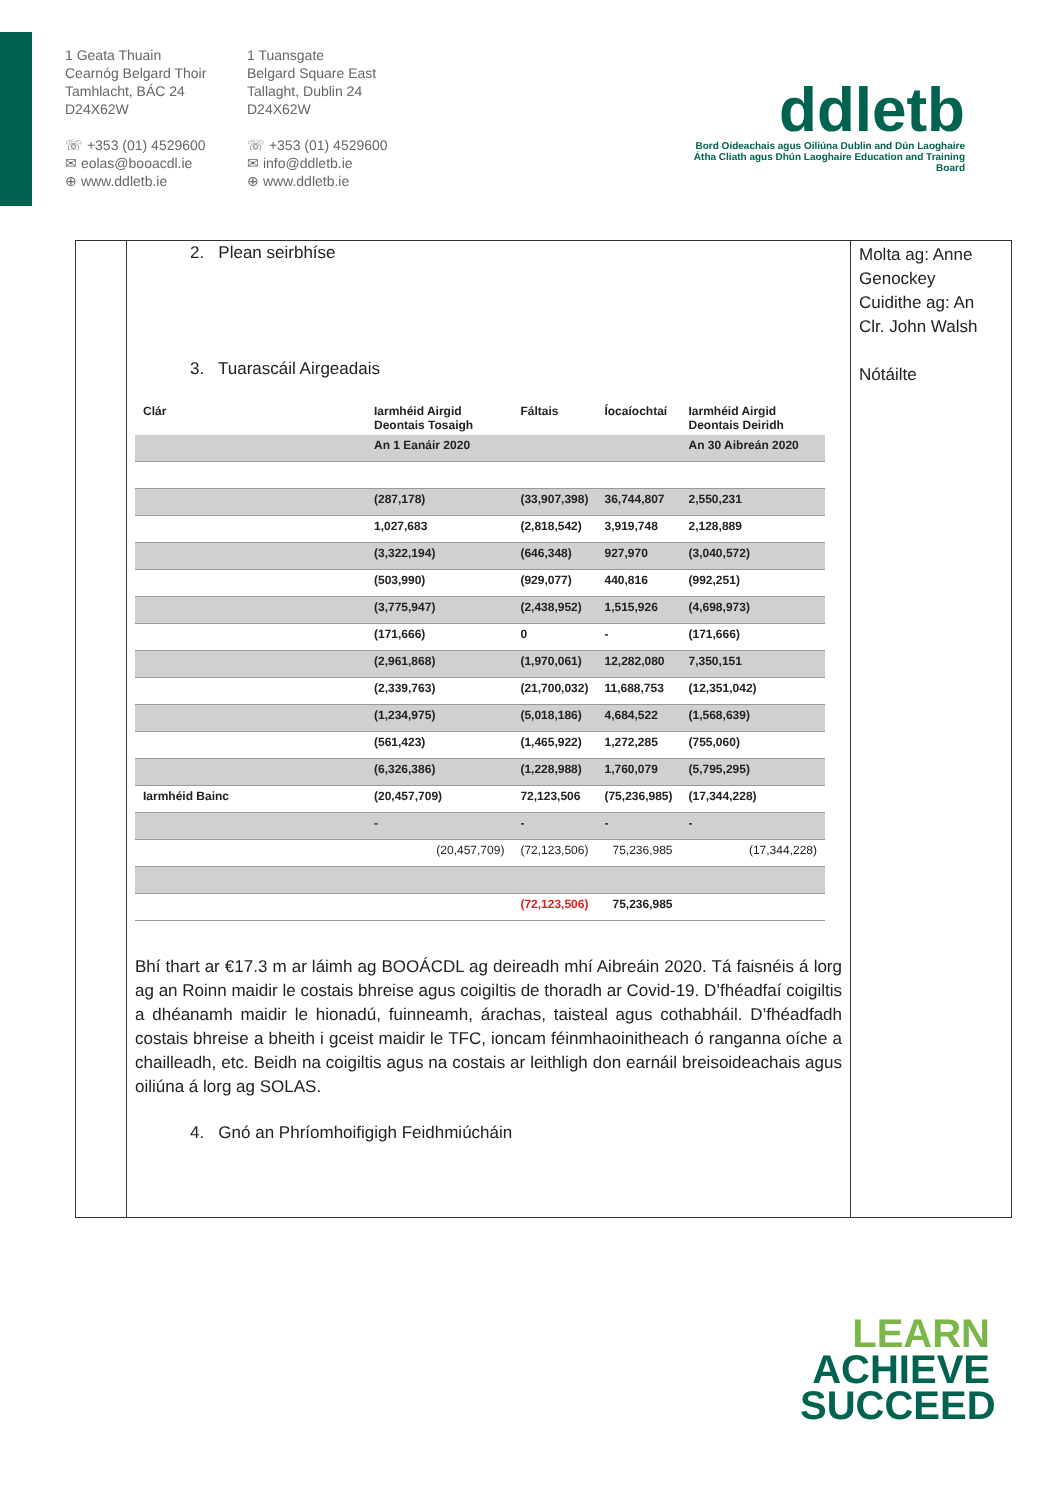1 Geata Thuain
Cearnóg Belgard Thoir
Tamhlacht, BÁC 24
D24X62W
☏ +353 (01) 4529600
✉ eolas@booacdl.ie
⊕ www.ddletb.ie
1 Tuansgate
Belgard Square East
Tallaght, Dublin 24
D24X62W
☏ +353 (01) 4529600
✉ info@ddletb.ie
⊕ www.ddletb.ie
ddletb
Bord Oideachais agus Oiliúna Dublin and Dún Laoghaire
Átha Cliath agus Dhún Laoghaire Education and Training Board
2. Plean seirbhíse
3. Tuarascáil Airgeadais
| Clár | Iarmhéid Airgid Deontais Tosaigh | Fáltais | Íocaíochtaí | Iarmhéid Airgid Deontais Deiridh |
| --- | --- | --- | --- | --- |
| | An 1 Eanáir 2020 | | | An 30 Aibreán 2020 |
| | (287,178) | (33,907,398) | 36,744,807 | 2,550,231 |
| | 1,027,683 | (2,818,542) | 3,919,748 | 2,128,889 |
| | (3,322,194) | (646,348) | 927,970 | (3,040,572) |
| | (503,990) | (929,077) | 440,816 | (992,251) |
| | (3,775,947) | (2,438,952) | 1,515,926 | (4,698,973) |
| | (171,666) | 0 | - | (171,666) |
| | (2,961,868) | (1,970,061) | 12,282,080 | 7,350,151 |
| | (2,339,763) | (21,700,032) | 11,688,753 | (12,351,042) |
| | (1,234,975) | (5,018,186) | 4,684,522 | (1,568,639) |
| | (561,423) | (1,465,922) | 1,272,285 | (755,060) |
| | (6,326,386) | (1,228,988) | 1,760,079 | (5,795,295) |
| Iarmhéid Bainc | (20,457,709) | 72,123,506 | (75,236,985) | (17,344,228) |
| | - | - | - | - |
| | (20,457,709) | (72,123,506) | 75,236,985 | (17,344,228) |
| | | (72,123,506) | 75,236,985 | |
Bhí thart ar €17.3 m ar láimh ag BOOÁCDL ag deireadh mhí Aibreáin 2020. Tá faisnéis á lorg ag an Roinn maidir le costais bhreise agus coigiltis de thoradh ar Covid-19. D’fhéadfaí coigiltis a dhéanamh maidir le hionadú, fuinneamh, árachas, taisteal agus cothabháil. D’fhéadfadh costais bhreise a bheith i gceist maidir le TFC, ioncam féinmhaoinitheach ó ranganna oíche a chailleadh, etc. Beidh na coigiltis agus na costais ar leithligh don earnáil breisoideachais agus oiliúna á lorg ag SOLAS.
4. Gnó an Phríomhoifigigh Feidhmiúcháin
Molta ag: Anne Genockey
Cuidithe ag: An Clr. John Walsh
Nótáilte
LEARN
ACHIEVE
SUCCEED